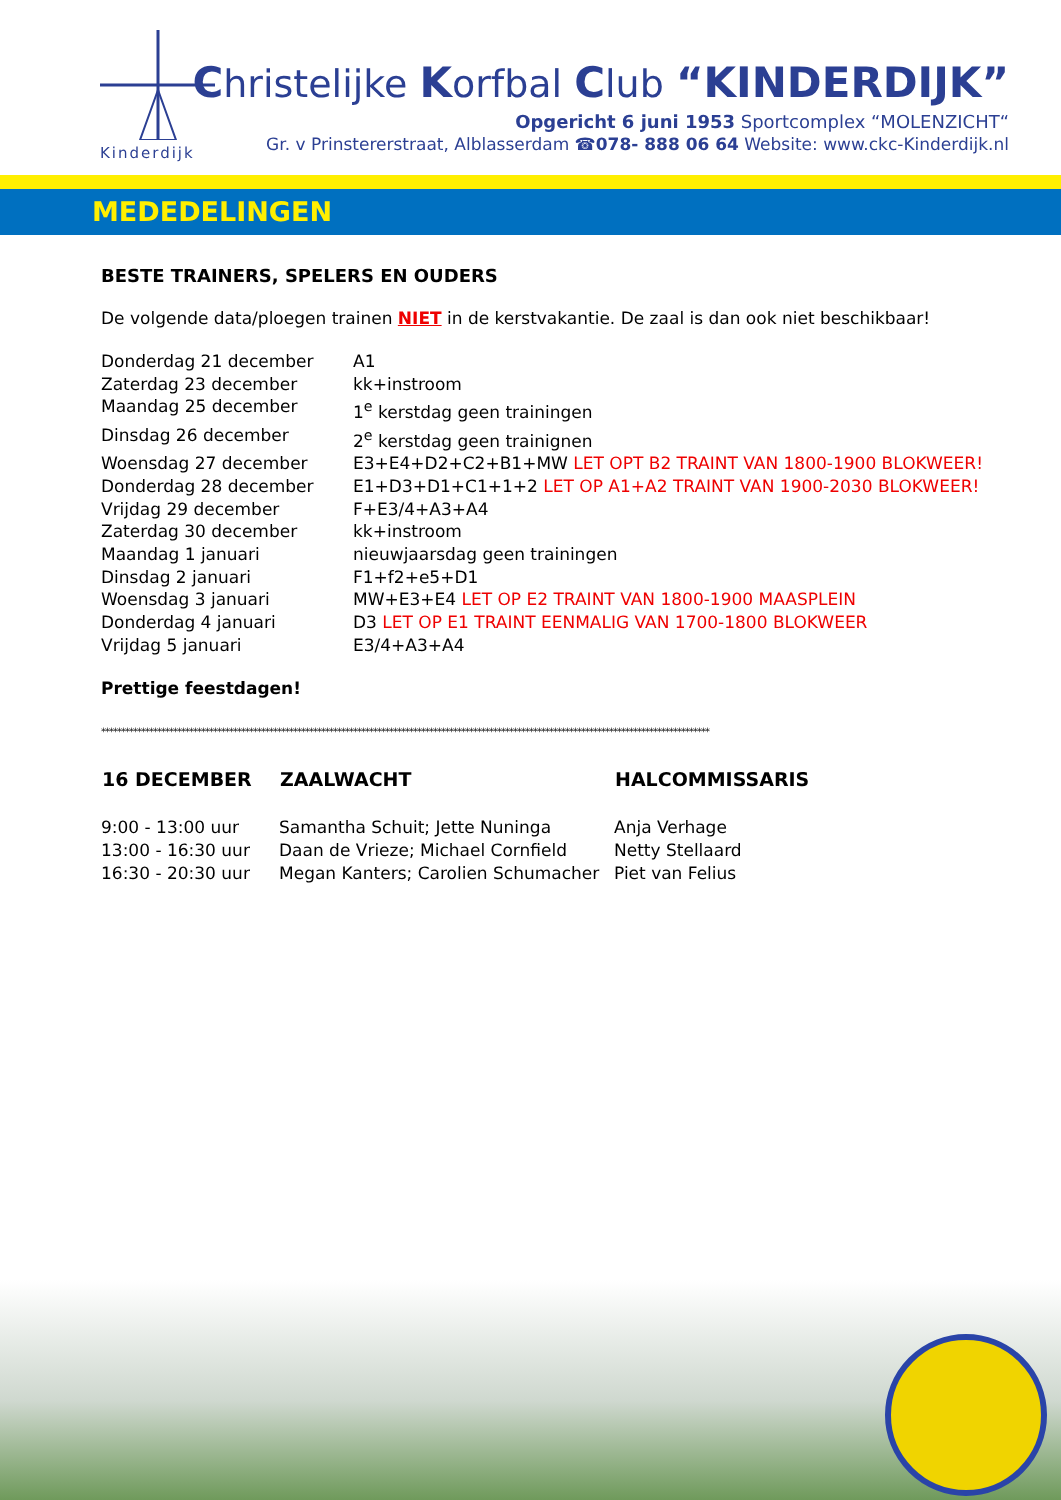Kinderdijk
Christelijke Korfbal Club “KINDERDIJK”
Opgericht 6 juni 1953 Sportcomplex “MOLENZICHT“
Gr. v Prinstererstraat, Alblasserdam ☎078- 888 06 64 Website: www.ckc-Kinderdijk.nl
MEDEDELINGEN
BESTE TRAINERS, SPELERS EN OUDERS
De volgende data/ploegen trainen NIET in de kerstvakantie. De zaal is dan ook niet beschikbaar!
| Donderdag 21 december | A1 |
| Zaterdag 23 december | kk+instroom |
| Maandag 25 december | 1<sup>e</sup> kerstdag geen trainingen |
| Dinsdag 26 december | 2<sup>e</sup> kerstdag geen trainignen |
| Woensdag 27 december | E3+E4+D2+C2+B1+MW LET OPT B2 TRAINT VAN 1800-1900 BLOKWEER! |
| Donderdag 28 december | E1+D3+D1+C1+1+2 LET OP A1+A2 TRAINT VAN 1900-2030 BLOKWEER! |
| Vrijdag 29 december | F+E3/4+A3+A4 |
| Zaterdag 30 december | kk+instroom |
| Maandag 1 januari | nieuwjaarsdag geen trainingen |
| Dinsdag 2 januari | F1+f2+e5+D1 |
| Woensdag 3 januari | MW+E3+E4 LET OP E2 TRAINT VAN 1800-1900 MAASPLEIN |
| Donderdag 4 januari | D3 LET OP E1 TRAINT EENMALIG VAN 1700-1800 BLOKWEER |
| Vrijdag 5 januari | E3/4+A3+A4 |
Prettige feestdagen!
********************************************************************************************************************************************************
| 16 DECEMBER | ZAALWACHT | HALCOMMISSARIS |
| --- | --- | --- |
| 9:00 - 13:00 uur | Samantha Schuit; Jette Nuninga | Anja Verhage |
| 13:00 - 16:30 uur | Daan de Vrieze; Michael Cornfield | Netty Stellaard |
| 16:30 - 20:30 uur | Megan Kanters; Carolien Schumacher | Piet van Felius |